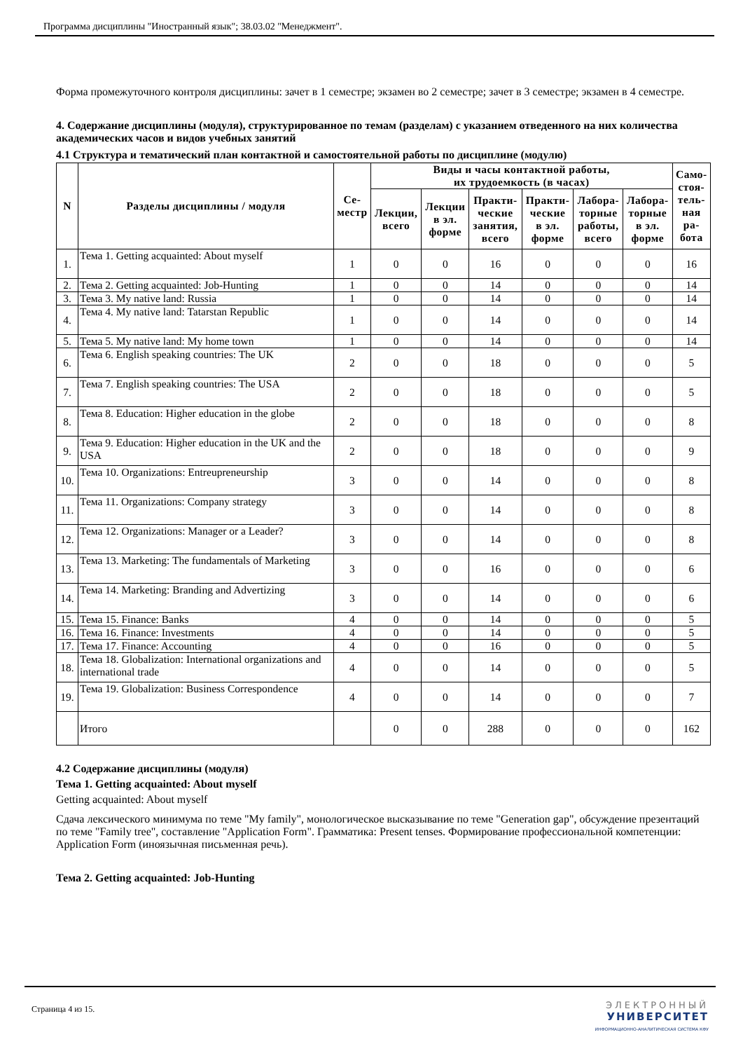Программа дисциплины "Иностранный язык"; 38.03.02 "Менеджмент".
Форма промежуточного контроля дисциплины: зачет в 1 семестре; экзамен во 2 семестре; зачет в 3 семестре; экзамен в 4 семестре.
4. Содержание дисциплины (модуля), структурированное по темам (разделам) с указанием отведенного на них количества академических часов и видов учебных занятий
4.1 Структура и тематический план контактной и самостоятельной работы по дисциплине (модулю)
| N | Разделы дисциплины / модуля | Се- местр | Виды и часы контактной работы, их трудоемкость (в часах) | | | | | | Само- стоя- тель- ная ра- бота |
| --- | --- | --- | --- | --- | --- | --- | --- | --- | --- |
| | | | Лекции, всего | Лекции в эл. форме | Практи- ческие занятия, всего | Практи- ческие в эл. форме | Лабора- торные работы, всего | Лабора- торные в эл. форме | |
| 1. | Тема 1. Getting acquainted: About myself | 1 | 0 | 0 | 16 | 0 | 0 | 0 | 16 |
| 2. | Тема 2. Getting acquainted: Job-Hunting | 1 | 0 | 0 | 14 | 0 | 0 | 0 | 14 |
| 3. | Тема 3. My native land: Russia | 1 | 0 | 0 | 14 | 0 | 0 | 0 | 14 |
| 4. | Тема 4. My native land: Tatarstan Republic | 1 | 0 | 0 | 14 | 0 | 0 | 0 | 14 |
| 5. | Тема 5. My native land: My home town | 1 | 0 | 0 | 14 | 0 | 0 | 0 | 14 |
| 6. | Тема 6. English speaking countries: The UK | 2 | 0 | 0 | 18 | 0 | 0 | 0 | 5 |
| 7. | Тема 7. English speaking countries: The USA | 2 | 0 | 0 | 18 | 0 | 0 | 0 | 5 |
| 8. | Тема 8. Education: Higher education in the globe | 2 | 0 | 0 | 18 | 0 | 0 | 0 | 8 |
| 9. | Тема 9. Education: Higher education in the UK and the USA | 2 | 0 | 0 | 18 | 0 | 0 | 0 | 9 |
| 10. | Тема 10. Organizations: Entreupreneurship | 3 | 0 | 0 | 14 | 0 | 0 | 0 | 8 |
| 11. | Тема 11. Organizations: Company strategy | 3 | 0 | 0 | 14 | 0 | 0 | 0 | 8 |
| 12. | Тема 12. Organizations: Manager or a Leader? | 3 | 0 | 0 | 14 | 0 | 0 | 0 | 8 |
| 13. | Тема 13. Marketing: The fundamentals of Marketing | 3 | 0 | 0 | 16 | 0 | 0 | 0 | 6 |
| 14. | Тема 14. Marketing: Branding and Advertizing | 3 | 0 | 0 | 14 | 0 | 0 | 0 | 6 |
| 15. | Тема 15. Finance: Banks | 4 | 0 | 0 | 14 | 0 | 0 | 0 | 5 |
| 16. | Тема 16. Finance: Investments | 4 | 0 | 0 | 14 | 0 | 0 | 0 | 5 |
| 17. | Тема 17. Finance: Accounting | 4 | 0 | 0 | 16 | 0 | 0 | 0 | 5 |
| 18. | Тема 18. Globalization: International organizations and international trade | 4 | 0 | 0 | 14 | 0 | 0 | 0 | 5 |
| 19. | Тема 19. Globalization: Business Correspondence | 4 | 0 | 0 | 14 | 0 | 0 | 0 | 7 |
| | Итого | | 0 | 0 | 288 | 0 | 0 | 0 | 162 |
4.2 Содержание дисциплины (модуля)
Тема 1. Getting acquainted: About myself
Getting acquainted: About myself
Сдача лексического минимума по теме "My family", монологическое высказывание по теме "Generation gap", обсуждение презентаций по теме "Family tree", составление "Application Form". Грамматика: Present tenses. Формирование профессиональной компетенции: Application Form (иноязычная письменная речь).
Тема 2. Getting acquainted: Job-Hunting
Страница 4 из 15. ЭЛЕКТРОННЫЙ
УНИВЕРСИТЕТ
ИНФОРМАЦИОННО-АНАЛИТИЧЕСКАЯ СИСТЕМА КФУ